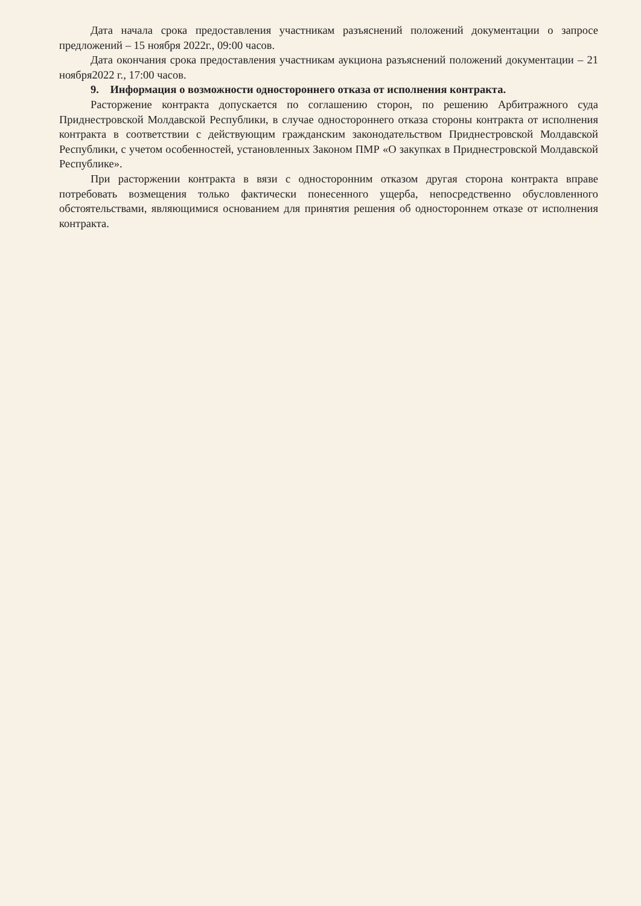Дата начала срока предоставления участникам разъяснений положений документации о запросе предложений – 15 ноября 2022г., 09:00 часов.
Дата окончания срока предоставления участникам аукциона разъяснений положений документации – 21 ноября2022 г., 17:00 часов.
9. Информация о возможности одностороннего отказа от исполнения контракта.
Расторжение контракта допускается по соглашению сторон, по решению Арбитражного суда Приднестровской Молдавской Республики, в случае одностороннего отказа стороны контракта от исполнения контракта в соответствии с действующим гражданским законодательством Приднестровской Молдавской Республики, с учетом особенностей, установленных Законом ПМР «О закупках в Приднестровской Молдавской Республике».
При расторжении контракта в вязи с односторонним отказом другая сторона контракта вправе потребовать возмещения только фактически понесенного ущерба, непосредственно обусловленного обстоятельствами, являющимися основанием для принятия решения об одностороннем отказе от исполнения контракта.